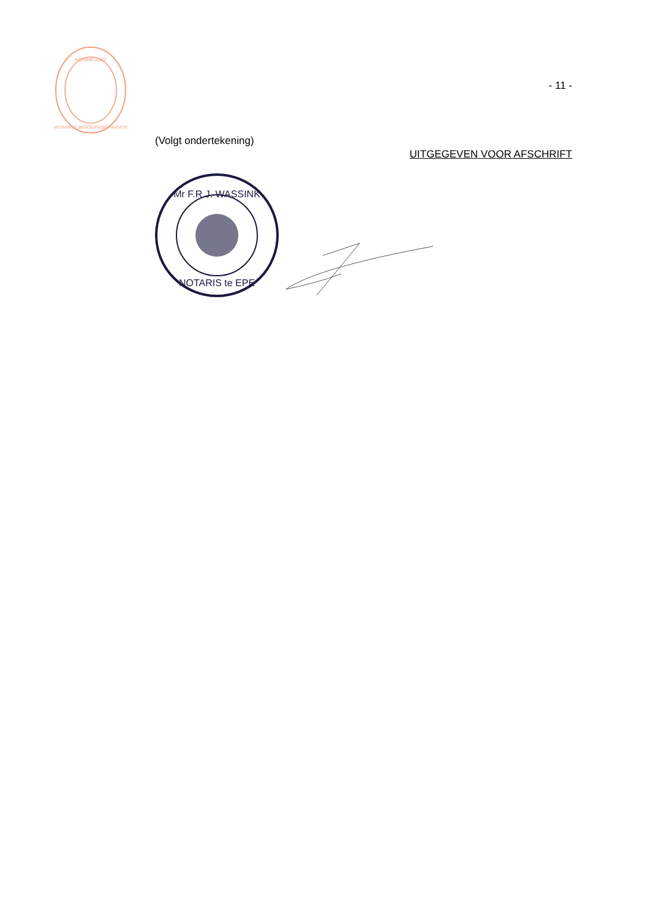KONINKLIJKE
NOTARIËLE BEROEPSORGANISATIE
- 11 -
(Volgt ondertekening)
UITGEGEVEN VOOR AFSCHRIFT
Mr F.R.J. WASSINK
NOTARIS te EPE